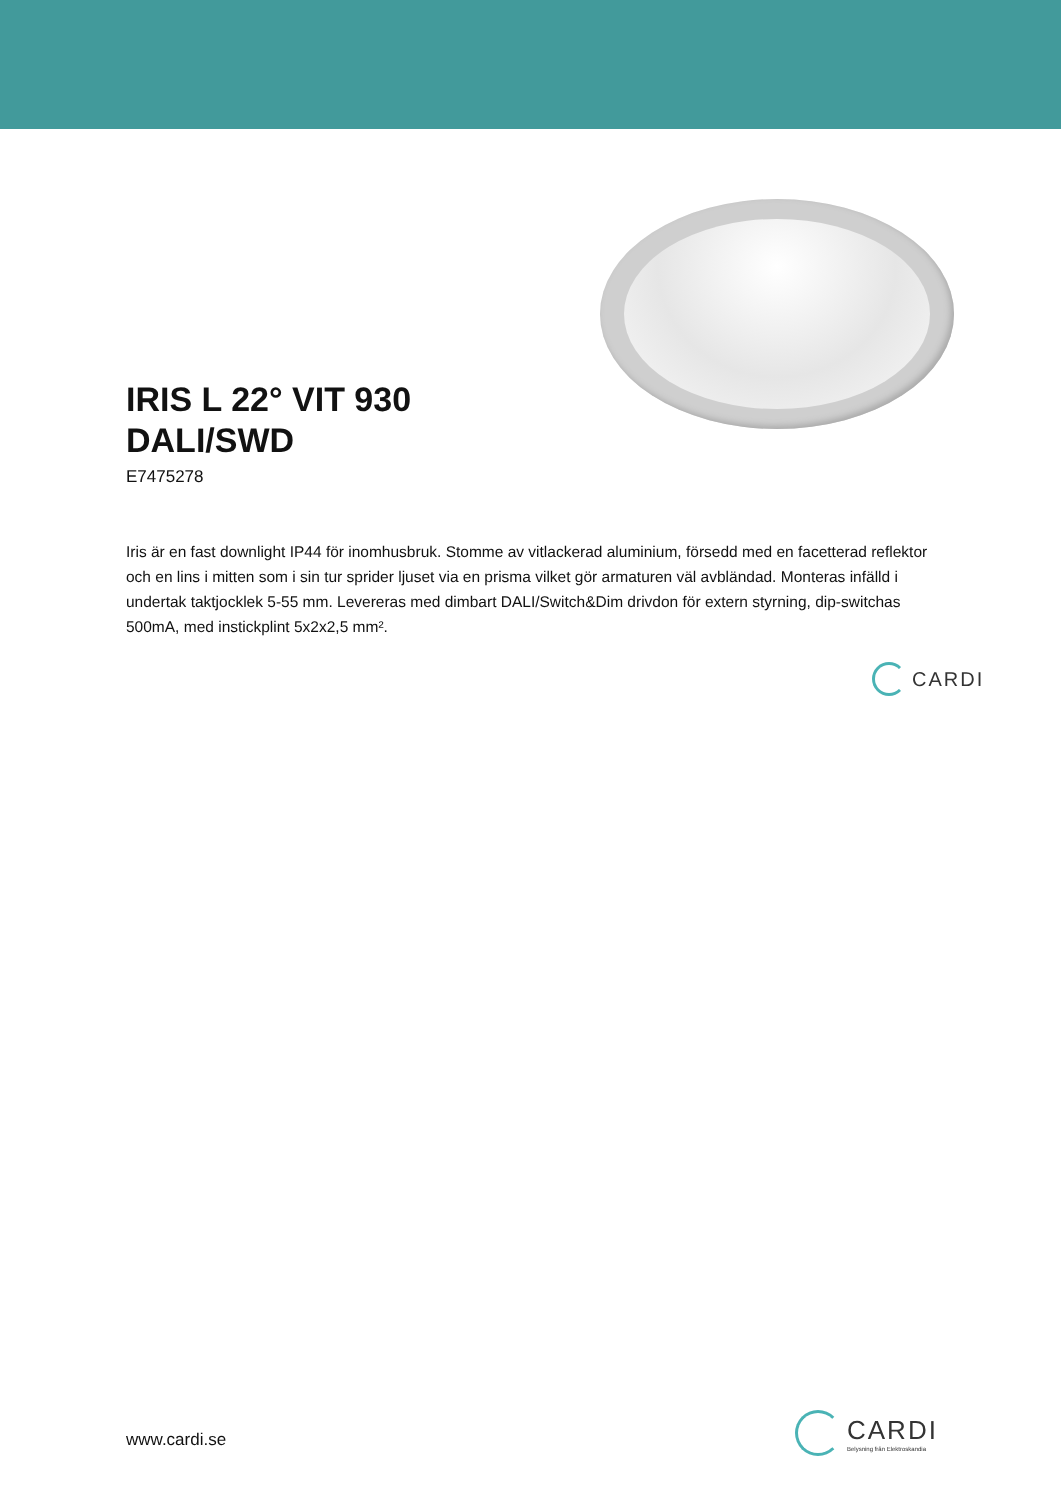IRIS L 22° VIT 930
DALI/SWD
E7475278
Iris är en fast downlight IP44 för inomhusbruk. Stomme av vitlackerad aluminium, försedd med en facetterad reflektor och en lins i mitten som i sin tur sprider ljuset via en prisma vilket gör armaturen väl avbländad. Monteras infälld i undertak taktjocklek 5-55 mm. Levereras med dimbart DALI/Switch&Dim drivdon för extern styrning, dip-switchas 500mA, med instickplint 5x2x2,5 mm².
CARDI
www.cardi.se
CARDI
Belysning från Elektroskandia